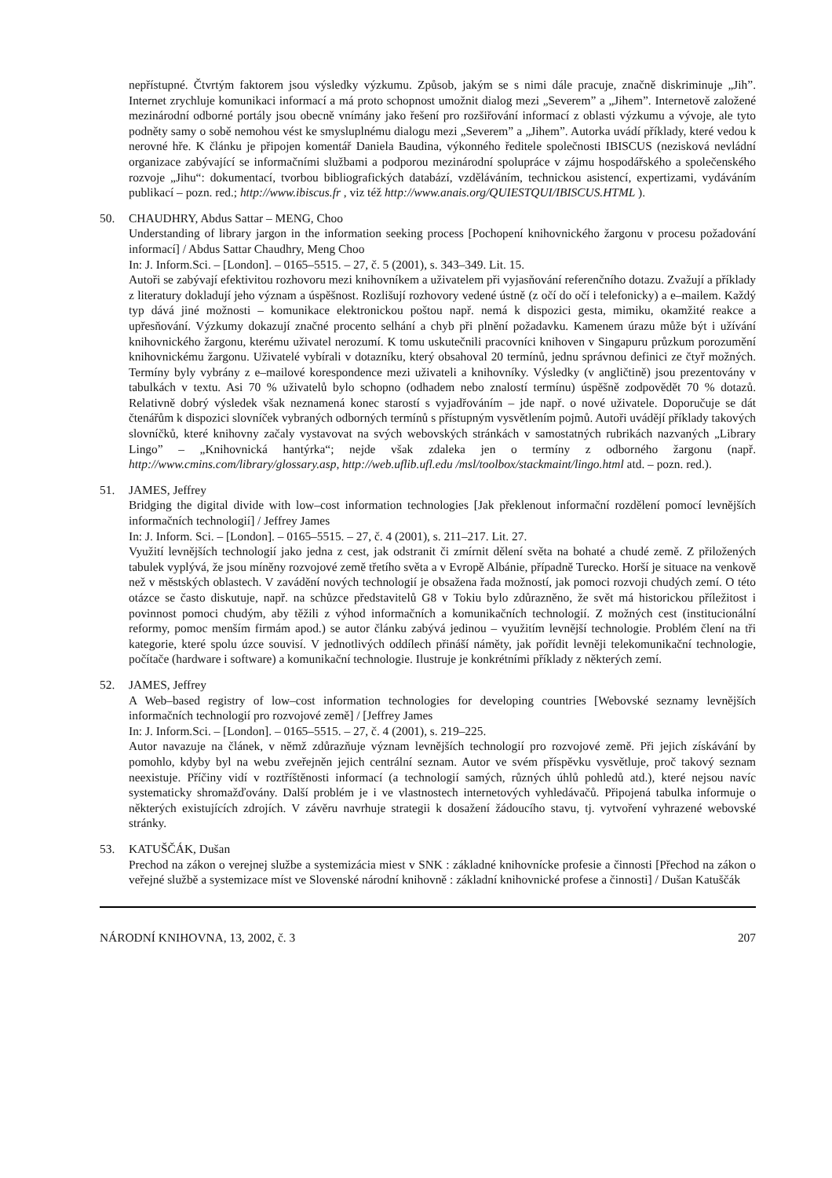nepřístupné. Čtvrtým faktorem jsou výsledky výzkumu. Způsob, jakým se s nimi dále pracuje, značně diskriminuje „Jih”. Internet zrychluje komunikaci informací a má proto schopnost umožnit dialog mezi „Severem” a „Jihem”. Internetově založené mezinárodní odborné portály jsou obecně vnímány jako řešení pro rozšiřování informací z oblasti výzkumu a vývoje, ale tyto podněty samy o sobě nemohou vést ke smysluplnému dialogu mezi „Severem” a „Jihem”. Autorka uvádí příklady, které vedou k nerovné hře. K článku je připojen komentář Daniela Baudina, výkonného ředitele společnosti IBISCUS (nezisková nevládní organizace zabývající se informačními službami a podporou mezinárodní spolupráce v zájmu hospodářského a společenského rozvoje „Jihu“: dokumentací, tvorbou bibliografických databází, vzděláváním, technickou asistencí, expertizami, vydáváním publikací – pozn. red.; http://www.ibiscus.fr , viz též http://www.anais.org/QUIESTQUI/IBISCUS.HTML ).
50. CHAUDHRY, Abdus Sattar – MENG, Choo
Understanding of library jargon in the information seeking process [Pochopení knihovnického žargonu v procesu požadování informací] / Abdus Sattar Chaudhry, Meng Choo
In: J. Inform.Sci. – [London]. – 0165–5515. – 27, č. 5 (2001), s. 343–349. Lit. 15.
Autoři se zabývají efektivitou rozhovoru mezi knihovníkem a uživatelem při vyjasňování referenčního dotazu. Zvažují a příklady z literatury dokladují jeho význam a úspěšnost. Rozlišují rozhovory vedené ústně (z očí do očí i telefonicky) a e–mailem. Každý typ dává jiné možnosti – komunikace elektronickou poštou např. nemá k dispozici gesta, mimiku, okamžité reakce a upřesňování. Výzkumy dokazují značné procento selhání a chyb při plnění požadavku. Kamenem úrazu může být i užívání knihovnického žargonu, kterému uživatel nerozumí. K tomu uskutečnili pracovníci knihoven v Singapuru průzkum porozumění knihovnickému žargonu. Uživatelé vybírali v dotazníku, který obsahoval 20 termínů, jednu správnou definici ze čtyř možných. Termíny byly vybrány z e–mailové korespondence mezi uživateli a knihovníky. Výsledky (v angličtině) jsou prezentovány v tabulkách v textu. Asi 70 % uživatelů bylo schopno (odhadem nebo znalostí termínu) úspěšně zodpovědět 70 % dotazů. Relativně dobrý výsledek však neznamená konec starostí s vyjadřováním – jde např. o nové uživatele. Doporučuje se dát čtenářům k dispozici slovníček vybraných odborných termínů s přístupným vysvětlením pojmů. Autoři uvádějí příklady takových slovníčků, které knihovny začaly vystavovat na svých webovských stránkách v samostatných rubrikách nazvaných „Library Lingo” – „Knihovnická hantýrka“; nejde však zdaleka jen o termíny z odborného žargonu (např. http://www.cmins.com/library/glossary.asp, http://web.uflib.ufl.edu /msl/toolbox/stackmaint/lingo.html atd. – pozn. red.).
51. JAMES, Jeffrey
Bridging the digital divide with low–cost information technologies [Jak překlenout informační rozdělení pomocí levnějších informačních technologií] / Jeffrey James
In: J. Inform. Sci. – [London]. – 0165–5515. – 27, č. 4 (2001), s. 211–217. Lit. 27.
Využití levnějších technologií jako jedna z cest, jak odstranit či zmírnit dělení světa na bohaté a chudé země. Z přiložených tabulek vyplývá, že jsou míněny rozvojové země třetího světa a v Evropě Albánie, případně Turecko. Horší je situace na venkově než v městských oblastech. V zavádění nových technologií je obsažena řada možností, jak pomoci rozvoji chudých zemí. O této otázce se často diskutuje, např. na schůzce představitelů G8 v Tokiu bylo zdůrazněno, že svět má historickou příležitost i povinnost pomoci chudým, aby těžili z výhod informačních a komunikačních technologií. Z možných cest (institucionální reformy, pomoc menším firmám apod.) se autor článku zabývá jedinou – využitím levnější technologie. Problém člení na tři kategorie, které spolu úzce souvisí. V jednotlivých oddílech přináší náměty, jak pořídit levněji telekomunikační technologie, počítače (hardware i software) a komunikační technologie. Ilustruje je konkrétními příklady z některých zemí.
52. JAMES, Jeffrey
A Web–based registry of low–cost information technologies for developing countries [Webovské seznamy levnějších informačních technologií pro rozvojové země] / [Jeffrey James
In: J. Inform.Sci. – [London]. – 0165–5515. – 27, č. 4 (2001), s. 219–225.
Autor navazuje na článek, v němž zdůrazňuje význam levnějších technologií pro rozvojové země. Při jejich získávání by pomohlo, kdyby byl na webu zveřejněn jejich centrální seznam. Autor ve svém příspěvku vysvětluje, proč takový seznam neexistuje. Příčiny vidí v roztříštěnosti informací (a technologií samých, různých úhlů pohledů atd.), které nejsou navíc systematicky shromažďovány. Další problém je i ve vlastnostech internetových vyhledávačů. Připojená tabulka informuje o některých existujících zdrojích. V závěru navrhuje strategii k dosažení žádoucího stavu, tj. vytvoření vyhrazené webovské stránky.
53. KATUŠČÁK, Dušan
Prechod na zákon o verejnej službe a systemizácia miest v SNK : základné knihovnícke profesie a činnosti [Přechod na zákon o veřejné službě a systemizace míst ve Slovenské národní knihovně : základní knihovnické profese a činnosti] / Dušan Katuščák
NÁRODNÍ KNIHOVNA, 13, 2002, č. 3 207